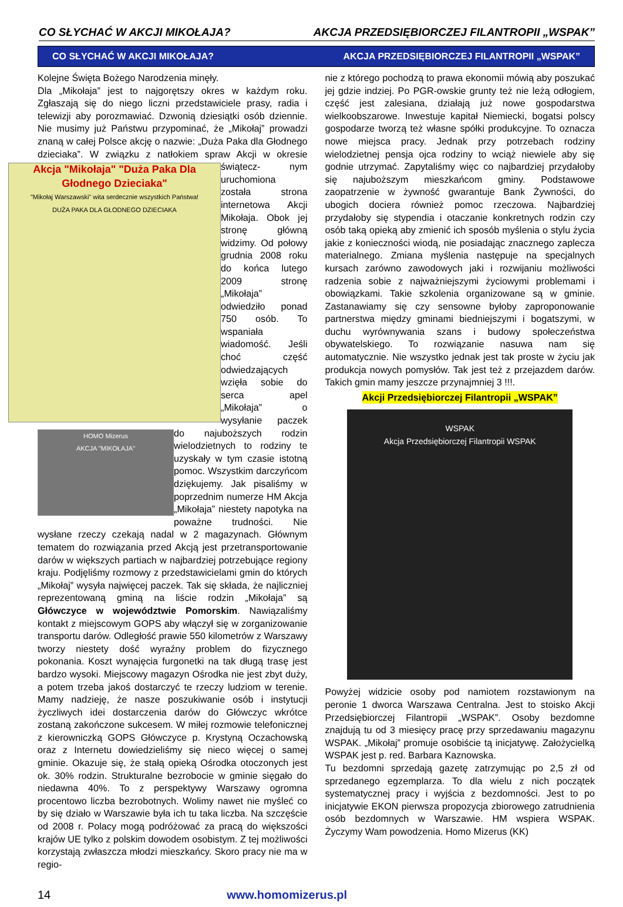CO SŁYCHAĆ W AKCJI MIKOŁAJA? AKCJA PRZEDSIĘBIORCZEJ FILANTROPII „WSPAK”
CO SŁYCHAĆ W AKCJI MIKOŁAJA? AKCJA PRZEDSIĘBIORCZEJ FILANTROPII „WSPAK”
Kolejne Święta Bożego Narodzenia minęły.
Dla „Mikołaja” jest to najgorętszy okres w każdym roku. Zgłaszają się do niego liczni przedstawiciele prasy, radia i telewizji aby porozmawiać. Dzwonią dziesiątki osób dziennie. Nie musimy już Państwu przypominać, że „Mikołaj” prowadzi znaną w całej Polsce akcję o nazwie: „Duża Paka dla Głodnego dzieciaka”. W związku z natłokiem spraw Akcji w okresie świątecz-
Akcja "Mikołaja" "Duża Paka Dla Głodnego Dzieciaka"
"Mikołaj Warszawski" wita serdecznie wszystkich Państwa!
DUŻA PAKA DLA GŁODNEGO DZIECIAKA
nym uruchomiona została strona internetowa Akcji Mikołaja. Obok jej stronę główną widzimy. Od połowy grudnia 2008 roku do końca lutego 2009 stronę „Mikołaja” odwiedziło ponad 750 osób. To wspaniała wiadomość. Jeśli choć część odwiedzających wzięła sobie do serca apel „Mikołaja” o wysyłanie paczek do najuboższych rodzin
HOMO Mizerus
AKCJA "MIKOŁAJA"
wielodzietnych to rodziny te uzyskały w tym czasie istotną pomoc. Wszystkim darczyńcom dziękujemy. Jak pisaliśmy w poprzednim numerze HM Akcja „Mikołaja” niestety napotyka na poważne trudności. Nie wysłane rzeczy czekają nadal w 2 magazynach. Głównym tematem do rozwiązania przed Akcją jest przetransportowanie darów w większych partiach w najbardziej potrzebujące regiony kraju. Podjęliśmy rozmowy z przedstawicielami gmin do których „Mikołaj” wysyła najwięcej paczek. Tak się składa, że najliczniej reprezentowaną gminą na liście rodzin „Mikołaja” są Główczyce w województwie Pomorskim. Nawiązaliśmy kontakt z miejscowym GOPS aby włączył się w zorganizowanie transportu darów. Odległość prawie 550 kilometrów z Warszawy tworzy niestety dość wyraźny problem do fizycznego pokonania. Koszt wynajęcia furgonetki na tak długą trasę jest bardzo wysoki. Miejscowy magazyn Ośrodka nie jest zbyt duży, a potem trzeba jakoś dostarczyć te rzeczy ludziom w terenie. Mamy nadzieję, że nasze poszukiwanie osób i instytucji życzliwych idei dostarczenia darów do Główczyc wkrótce zostaną zakończone sukcesem. W miłej rozmowie telefonicznej z kierowniczką GOPS Główczyce p. Krystyną Oczachowską oraz z Internetu dowiedzieliśmy się nieco więcej o samej gminie. Okazuje się, że stałą opieką Ośrodka otoczonych jest ok. 30% rodzin. Strukturalne bezrobocie w gminie sięgało do niedawna 40%. To z perspektywy Warszawy ogromna procentowo liczba bezrobotnych. Wolimy nawet nie myśleć co by się działo w Warszawie była ich tu taka liczba. Na szczęście od 2008 r. Polacy mogą podróżować za pracą do większości krajów UE tylko z polskim dowodem osobistym. Z tej możliwości korzystają zwłaszcza młodzi mieszkańcy. Skoro pracy nie ma w regio-
nie z którego pochodzą to prawa ekonomii mówią aby poszukać jej gdzie indziej. Po PGR-owskie grunty też nie leżą odłogiem, część jest zalesiana, działają już nowe gospodarstwa wielkoobszarowe. Inwestuje kapitał Niemiecki, bogatsi polscy gospodarze tworzą też własne spółki produkcyjne. To oznacza nowe miejsca pracy. Jednak przy potrzebach rodziny wielodzietnej pensja ojca rodziny to wciąż niewiele aby się godnie utrzymać. Zapytaliśmy więc co najbardziej przydałoby się najuboższym mieszkańcom gminy. Podstawowe zaopatrzenie w żywność gwarantuje Bank Żywności, do ubogich dociera również pomoc rzeczowa. Najbardziej przydałoby się stypendia i otaczanie konkretnych rodzin czy osób taką opieką aby zmienić ich sposób myślenia o stylu życia jakie z konieczności wiodą, nie posiadając znacznego zaplecza materialnego. Zmiana myślenia następuje na specjalnych kursach zarówno zawodowych jaki i rozwijaniu możliwości radzenia sobie z najważniejszymi życiowymi problemami i obowiązkami. Takie szkolenia organizowane są w gminie. Zastanawiamy się czy sensowne byłoby zaproponowanie partnerstwa między gminami biedniejszymi i bogatszymi, w duchu wyrównywania szans i budowy społeczeństwa obywatelskiego. To rozwiązanie nasuwa nam się automatycznie. Nie wszystko jednak jest tak proste w życiu jak produkcja nowych pomysłów. Tak jest też z przejazdem darów. Takich gmin mamy jeszcze przynajmniej 3 !!!.
Akcji Przedsiębiorczej Filantropii „WSPAK”
WSPAK
Akcja Przedsiębiorczej Filantropii WSPAK
Powyżej widzicie osoby pod namiotem rozstawionym na peronie 1 dworca Warszawa Centralna. Jest to stoisko Akcji Przedsiębiorczej Filantropii „WSPAK”. Osoby bezdomne znajdują tu od 3 miesięcy pracę przy sprzedawaniu magazynu WSPAK. „Mikołaj” promuje osobiście tą inicjatywę. Założycielką WSPAK jest p. red. Barbara Kaznowska.
Tu bezdomni sprzedają gazetę zatrzymując po 2,5 zł od sprzedanego egzemplarza. To dla wielu z nich początek systematycznej pracy i wyjścia z bezdomności. Jest to po inicjatywie EKON pierwsza propozycja zbiorowego zatrudnienia osób bezdomnych w Warszawie. HM wspiera WSPAK. Życzymy Wam powodzenia. Homo Mizerus (KK)
14 www.homomizerus.pl